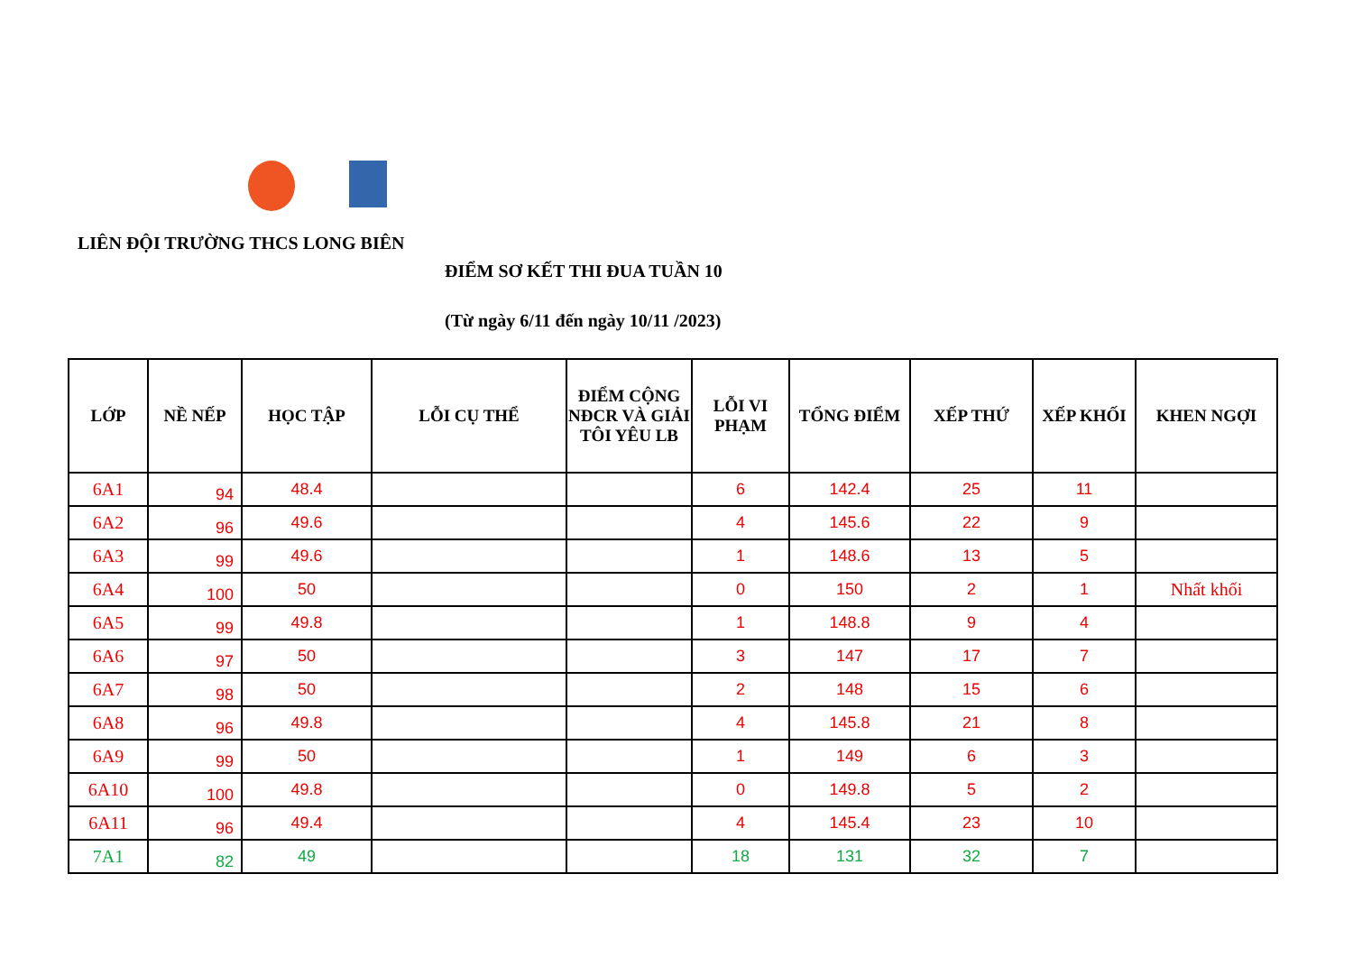LIÊN ĐỘI TRƯỜNG THCS LONG BIÊN
ĐIỂM SƠ KẾT THI ĐUA TUẦN 10
(Từ ngày 6/11 đến ngày 10/11 /2023)
| LỚP | NỀ NẾP | HỌC TẬP | LỖI CỤ THỂ | ĐIỂM CỘNG NĐCR VÀ GIẢI TÔI YÊU LB | LỖI VI PHẠM | TỔNG ĐIỂM | XẾP THỨ | XẾP KHỐI | KHEN NGỢI |
| --- | --- | --- | --- | --- | --- | --- | --- | --- | --- |
| 6A1 | 94 | 48.4 | | | 6 | 142.4 | 25 | 11 | |
| 6A2 | 96 | 49.6 | | | 4 | 145.6 | 22 | 9 | |
| 6A3 | 99 | 49.6 | | | 1 | 148.6 | 13 | 5 | |
| 6A4 | 100 | 50 | | | 0 | 150 | 2 | 1 | Nhất khối |
| 6A5 | 99 | 49.8 | | | 1 | 148.8 | 9 | 4 | |
| 6A6 | 97 | 50 | | | 3 | 147 | 17 | 7 | |
| 6A7 | 98 | 50 | | | 2 | 148 | 15 | 6 | |
| 6A8 | 96 | 49.8 | | | 4 | 145.8 | 21 | 8 | |
| 6A9 | 99 | 50 | | | 1 | 149 | 6 | 3 | |
| 6A10 | 100 | 49.8 | | | 0 | 149.8 | 5 | 2 | |
| 6A11 | 96 | 49.4 | | | 4 | 145.4 | 23 | 10 | |
| 7A1 | 82 | 49 | | | 18 | 131 | 32 | 7 | |